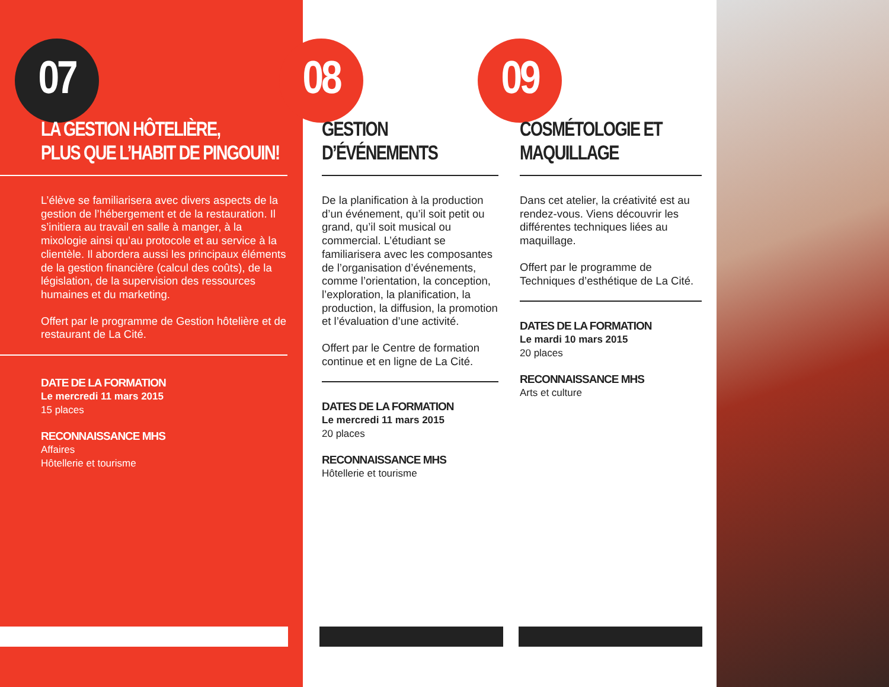07
LA GESTION HÔTELIÈRE,
PLUS QUE L’HABIT DE PINGOUIN!
L’élève se familiarisera avec divers aspects de la gestion de l’hébergement et de la restauration. Il s’initiera au travail en salle à manger, à la mixologie ainsi qu’au protocole et au service à la clientèle. Il abordera aussi les principaux éléments de la gestion financière (calcul des coûts), de la législation, de la supervision des ressources humaines et du marketing.
Offert par le programme de Gestion hôtelière et de restaurant de La Cité.
DATE DE LA FORMATION
Le mercredi 11 mars 2015
15 places
RECONNAISSANCE MHS
Affaires
Hôtellerie et tourisme
08
GESTION
D’ÉVÉNEMENTS
De la planification à la production d’un événement, qu’il soit petit ou grand, qu’il soit musical ou commercial. L’étudiant se familiarisera avec les composantes de l’organisation d’événements, comme l’orientation, la conception, l’exploration, la planification, la production, la diffusion, la promotion et l’évaluation d’une activité.
Offert par le Centre de formation continue et en ligne de La Cité.
DATES DE LA FORMATION
Le mercredi 11 mars 2015
20 places
RECONNAISSANCE MHS
Hôtellerie et tourisme
09
COSMÉTOLOGIE ET
MAQUILLAGE
Dans cet atelier, la créativité est au rendez-vous. Viens découvrir les différentes techniques liées au maquillage.
Offert par le programme de Techniques d’esthétique de La Cité.
DATES DE LA FORMATION
Le mardi 10 mars 2015
20 places
RECONNAISSANCE MHS
Arts et culture